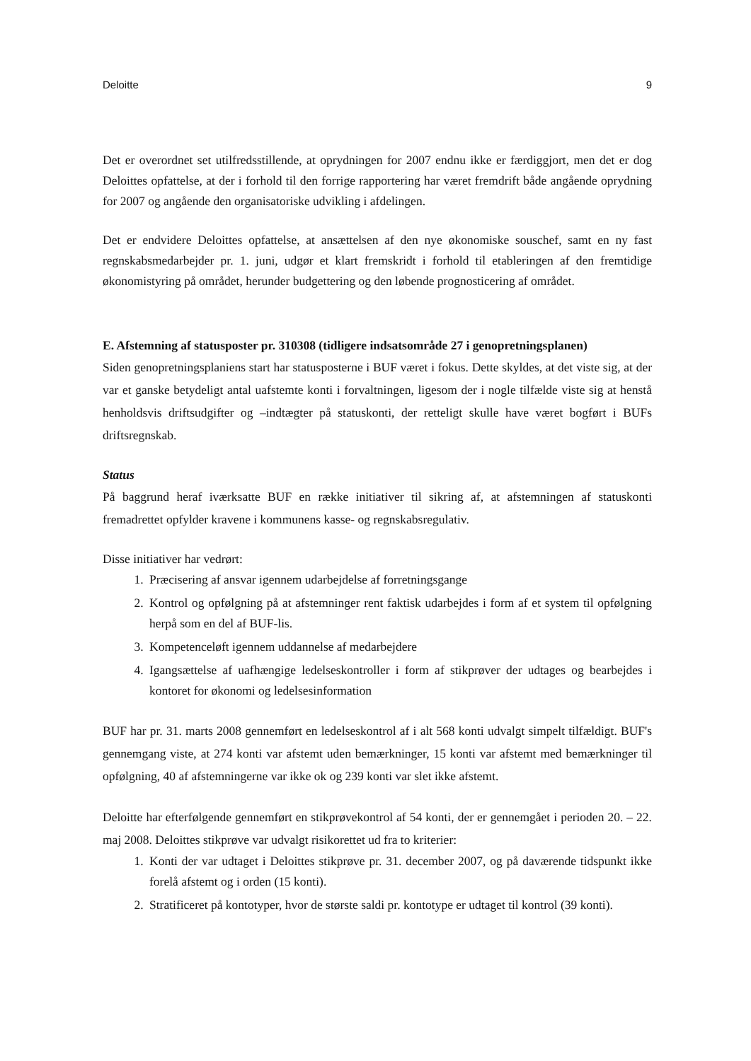Deloitte 9
Det er overordnet set utilfredsstillende, at oprydningen for 2007 endnu ikke er færdiggjort, men det er dog Deloittes opfattelse, at der i forhold til den forrige rapportering har været fremdrift både angående oprydning for 2007 og angående den organisatoriske udvikling i afdelingen.
Det er endvidere Deloittes opfattelse, at ansættelsen af den nye økonomiske souschef, samt en ny fast regnskabsmedarbejder pr. 1. juni, udgør et klart fremskridt i forhold til etableringen af den fremtidige økonomistyring på området, herunder budgettering og den løbende prognosticering af området.
E. Afstemning af statusposter pr. 310308 (tidligere indsatsområde 27 i genopretningsplanen)
Siden genopretningsplaniens start har statusposterne i BUF været i fokus. Dette skyldes, at det viste sig, at der var et ganske betydeligt antal uafstemte konti i forvaltningen, ligesom der i nogle tilfælde viste sig at henstå henholdsvis driftsudgifter og –indtægter på statuskonti, der retteligt skulle have været bogført i BUFs driftsregnskab.
Status
På baggrund heraf iværksatte BUF en række initiativer til sikring af, at afstemningen af statuskonti fremadrettet opfylder kravene i kommunens kasse- og regnskabsregulativ.
Disse initiativer har vedrørt:
1. Præcisering af ansvar igennem udarbejdelse af forretningsgange
2. Kontrol og opfølgning på at afstemninger rent faktisk udarbejdes i form af et system til opfølgning herpå som en del af BUF-lis.
3. Kompetenceløft igennem uddannelse af medarbejdere
4. Igangsættelse af uafhængige ledelseskontroller i form af stikprøver der udtages og bearbejdes i kontoret for økonomi og ledelsesinformation
BUF har pr. 31. marts 2008 gennemført en ledelseskontrol af i alt 568 konti udvalgt simpelt tilfældigt. BUF's gennemgang viste, at 274 konti var afstemt uden bemærkninger, 15 konti var afstemt med bemærkninger til opfølgning, 40 af afstemningerne var ikke ok og 239 konti var slet ikke afstemt.
Deloitte har efterfølgende gennemført en stikprøvekontrol af 54 konti, der er gennemgået i perioden 20. – 22. maj 2008. Deloittes stikprøve var udvalgt risikorettet ud fra to kriterier:
1. Konti der var udtaget i Deloittes stikprøve pr. 31. december 2007, og på daværende tidspunkt ikke forelå afstemt og i orden (15 konti).
2. Stratificeret på kontotyper, hvor de største saldi pr. kontotype er udtaget til kontrol (39 konti).